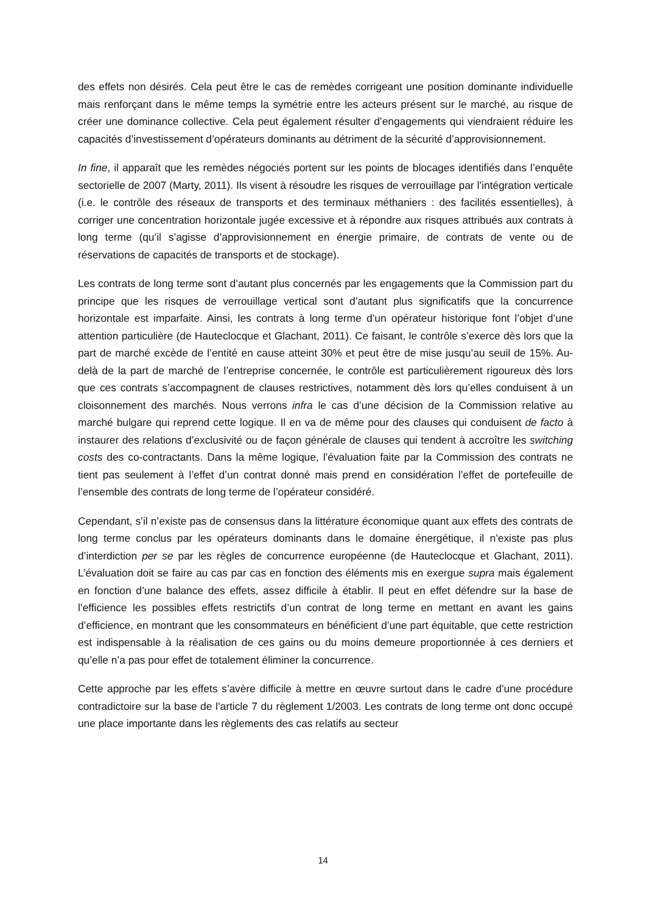des effets non désirés. Cela peut être le cas de remèdes corrigeant une position dominante individuelle mais renforçant dans le même temps la symétrie entre les acteurs présent sur le marché, au risque de créer une dominance collective. Cela peut également résulter d’engagements qui viendraient réduire les capacités d’investissement d’opérateurs dominants au détriment de la sécurité d’approvisionnement.
In fine, il apparaît que les remèdes négociés portent sur les points de blocages identifiés dans l’enquête sectorielle de 2007 (Marty, 2011). Ils visent à résoudre les risques de verrouillage par l’intégration verticale (i.e. le contrôle des réseaux de transports et des terminaux méthaniers : des facilités essentielles), à corriger une concentration horizontale jugée excessive et à répondre aux risques attribués aux contrats à long terme (qu’il s’agisse d’approvisionnement en énergie primaire, de contrats de vente ou de réservations de capacités de transports et de stockage).
Les contrats de long terme sont d’autant plus concernés par les engagements que la Commission part du principe que les risques de verrouillage vertical sont d’autant plus significatifs que la concurrence horizontale est imparfaite. Ainsi, les contrats à long terme d’un opérateur historique font l’objet d’une attention particulière (de Hauteclocque et Glachant, 2011). Ce faisant, le contrôle s’exerce dès lors que la part de marché excède de l’entité en cause atteint 30% et peut être de mise jusqu’au seuil de 15%. Au-delà de la part de marché de l’entreprise concernée, le contrôle est particulièrement rigoureux dès lors que ces contrats s’accompagnent de clauses restrictives, notamment dès lors qu’elles conduisent à un cloisonnement des marchés. Nous verrons infra le cas d’une décision de la Commission relative au marché bulgare qui reprend cette logique. Il en va de même pour des clauses qui conduisent de facto à instaurer des relations d’exclusivité ou de façon générale de clauses qui tendent à accroître les switching costs des co-contractants. Dans la même logique, l’évaluation faite par la Commission des contrats ne tient pas seulement à l’effet d’un contrat donné mais prend en considération l’effet de portefeuille de l’ensemble des contrats de long terme de l’opérateur considéré.
Cependant, s’il n’existe pas de consensus dans la littérature économique quant aux effets des contrats de long terme conclus par les opérateurs dominants dans le domaine énergétique, il n’existe pas plus d’interdiction per se par les règles de concurrence européenne (de Hauteclocque et Glachant, 2011). L’évaluation doit se faire au cas par cas en fonction des éléments mis en exergue supra mais également en fonction d’une balance des effets, assez difficile à établir. Il peut en effet défendre sur la base de l’efficience les possibles effets restrictifs d’un contrat de long terme en mettant en avant les gains d’efficience, en montrant que les consommateurs en bénéficient d’une part équitable, que cette restriction est indispensable à la réalisation de ces gains ou du moins demeure proportionnée à ces derniers et qu’elle n’a pas pour effet de totalement éliminer la concurrence.
Cette approche par les effets s’avère difficile à mettre en œuvre surtout dans le cadre d’une procédure contradictoire sur la base de l’article 7 du règlement 1/2003. Les contrats de long terme ont donc occupé une place importante dans les règlements des cas relatifs au secteur
14